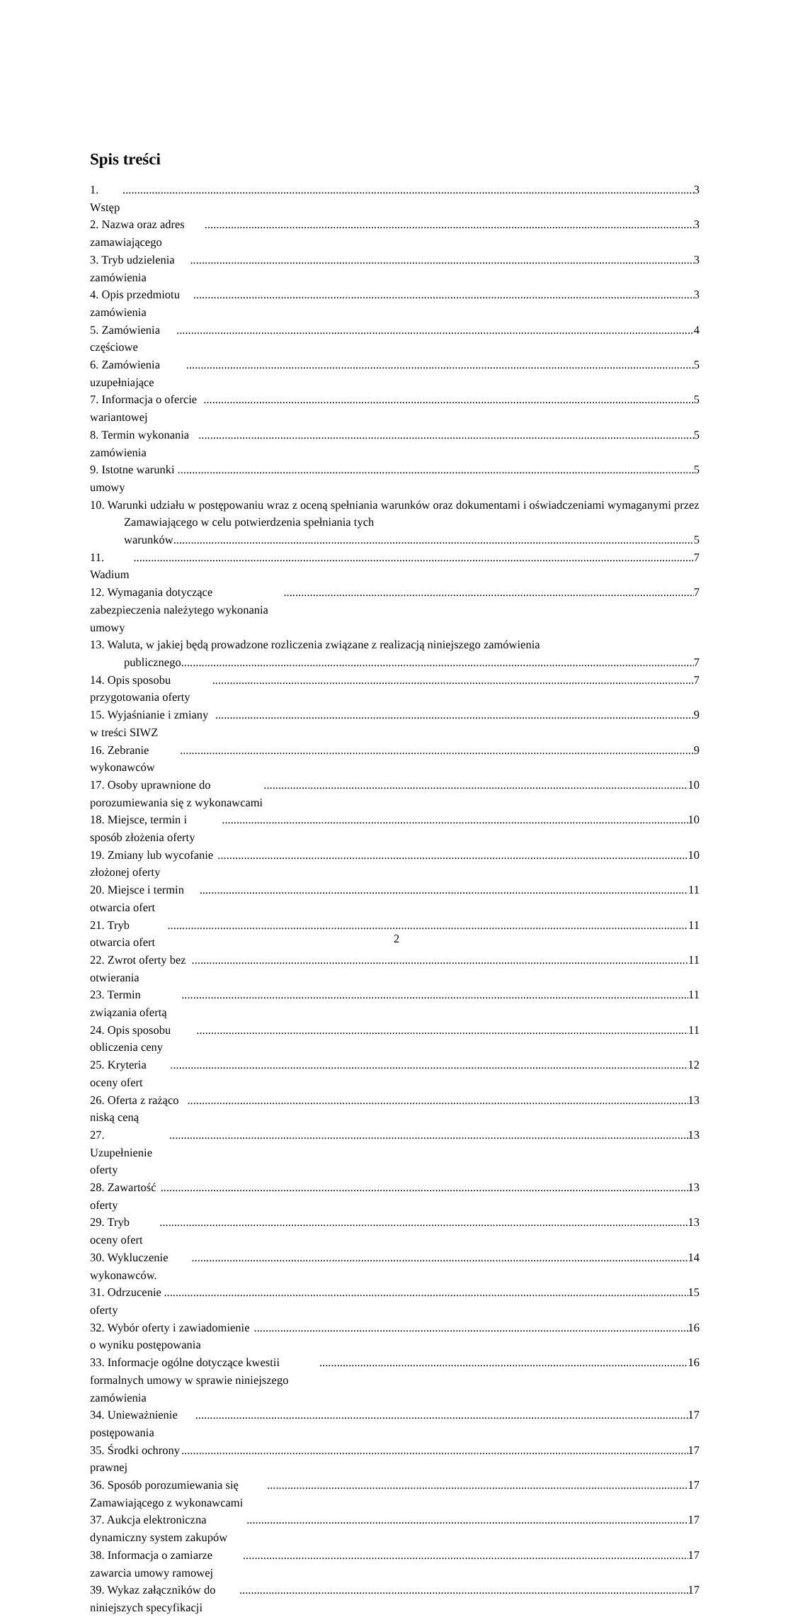Spis treści
1. Wstęp 3
2. Nazwa oraz adres zamawiającego 3
3. Tryb udzielenia zamówienia 3
4. Opis przedmiotu zamówienia 3
5. Zamówienia częściowe 4
6. Zamówienia uzupełniające 5
7. Informacja o ofercie wariantowej 5
8. Termin wykonania zamówienia 5
9. Istotne warunki umowy 5
10. Warunki udziału w postępowaniu wraz z oceną spełniania warunków oraz dokumentami i oświadczeniami wymaganymi przez Zamawiającego w celu potwierdzenia spełniania tych
warunków 5
11. Wadium 7
12. Wymagania dotyczące zabezpieczenia należytego wykonania umowy 7
13. Waluta, w jakiej będą prowadzone rozliczenia związane z realizacją niniejszego zamówienia
publicznego 7
14. Opis sposobu przygotowania oferty 7
15. Wyjaśnianie i zmiany w treści SIWZ 9
16. Zebranie wykonawców 9
17. Osoby uprawnione do porozumiewania się z wykonawcami 10
18. Miejsce, termin i sposób złożenia oferty 10
19. Zmiany lub wycofanie złożonej oferty 10
20. Miejsce i termin otwarcia ofert 11
21. Tryb otwarcia ofert 11
22. Zwrot oferty bez otwierania 11
23. Termin związania ofertą 11
24. Opis sposobu obliczenia ceny 11
25. Kryteria oceny ofert 12
26. Oferta z rażąco niską ceną 13
27. Uzupełnienie oferty 13
28. Zawartość oferty 13
29. Tryb oceny ofert 13
30. Wykluczenie wykonawców. 14
31. Odrzucenie oferty 15
32. Wybór oferty i zawiadomienie o wyniku postępowania 16
33. Informacje ogólne dotyczące kwestii formalnych umowy w sprawie niniejszego zamówienia 16
34. Unieważnienie postępowania 17
35. Środki ochrony prawnej 17
36. Sposób porozumiewania się Zamawiającego z wykonawcami 17
37. Aukcja elektroniczna dynamiczny system zakupów 17
38. Informacja o zamiarze zawarcia umowy ramowej 17
39. Wykaz załączników do niniejszych specyfikacji 17
2